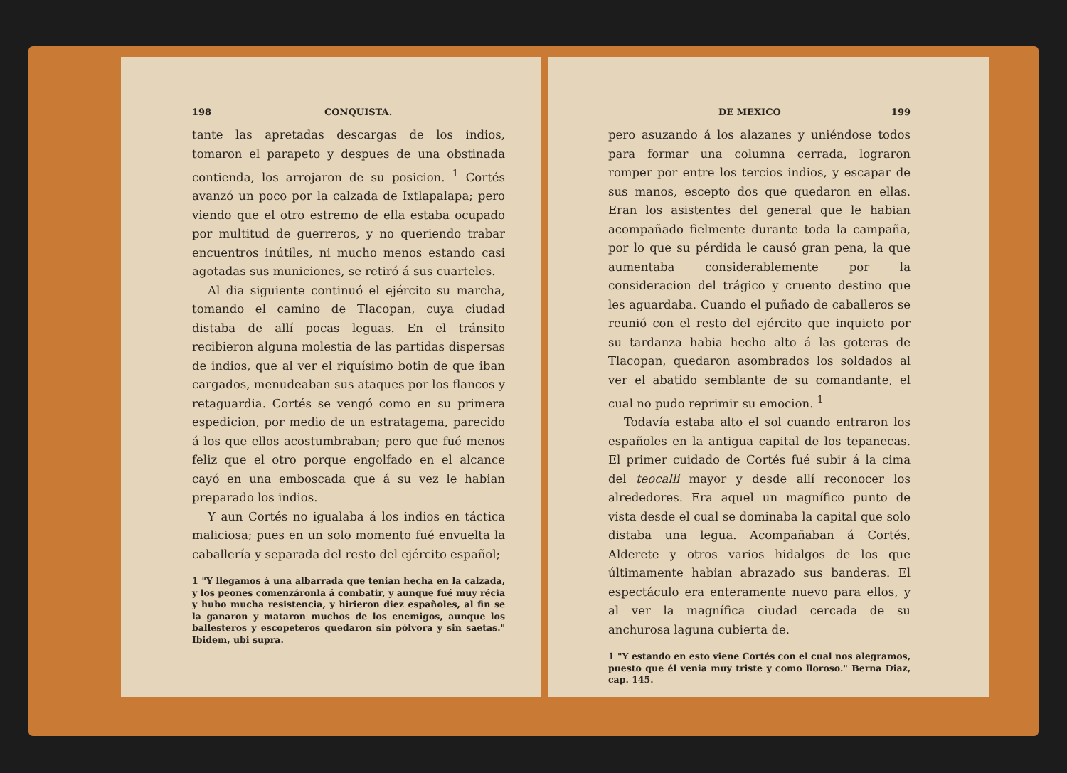198 CONQUISTA.
tante las apretadas descargas de los indios, tomaron el parapeto y despues de una obstinada contienda, los arrojaron de su posicion. <sup>1</sup> Cortés avanzó un poco por la calzada de Ixtlapalapa; pero viendo que el otro estremo de ella estaba ocupado por multitud de guerreros, y no queriendo trabar encuentros inútiles, ni mucho menos estando casi agotadas sus municiones, se retiró á sus cuarteles.
Al dia siguiente continuó el ejército su marcha, tomando el camino de Tlacopan, cuya ciudad distaba de allí pocas leguas. En el tránsito recibieron alguna molestia de las partidas dispersas de indios, que al ver el riquísimo botin de que iban cargados, menudeaban sus ataques por los flancos y retaguardia. Cortés se vengó como en su primera espedicion, por medio de un estratagema, parecido á los que ellos acostumbraban; pero que fué menos feliz que el otro porque engolfado en el alcance cayó en una emboscada que á su vez le habian preparado los indios.
Y aun Cortés no igualaba á los indios en táctica maliciosa; pues en un solo momento fué envuelta la caballería y separada del resto del ejército español;
1 "Y llegamos á una albarrada que tenian hecha en la calzada, y los peones comenzáronla á combatir, y aunque fué muy récia y hubo mucha resistencia, y hirieron diez españoles, al fin se la ganaron y mataron muchos de los enemigos, aunque los ballesteros y escopeteros quedaron sin pólvora y sin saetas." Ibidem, ubi supra.
DE MEXICO 199
pero asuzando á los alazanes y uniéndose todos para formar una columna cerrada, lograron romper por entre los tercios indios, y escapar de sus manos, escepto dos que quedaron en ellas. Eran los asistentes del general que le habian acompañado fielmente durante toda la campaña, por lo que su pérdida le causó gran pena, la que aumentaba considerablemente por la consideracion del trágico y cruento destino que les aguardaba. Cuando el puñado de caballeros se reunió con el resto del ejército que inquieto por su tardanza habia hecho alto á las goteras de Tlacopan, quedaron asombrados los soldados al ver el abatido semblante de su comandante, el cual no pudo reprimir su emocion. <sup>1</sup>
Todavía estaba alto el sol cuando entraron los españoles en la antigua capital de los tepanecas. El primer cuidado de Cortés fué subir á la cima del teocalli mayor y desde allí reconocer los alrededores. Era aquel un magnífico punto de vista desde el cual se dominaba la capital que solo distaba una legua. Acompañaban á Cortés, Alderete y otros varios hidalgos de los que últimamente habian abrazado sus banderas. El espectáculo era enteramente nuevo para ellos, y al ver la magnífica ciudad cercada de su anchurosa laguna cubierta de.
1 "Y estando en esto viene Cortés con el cual nos alegramos, puesto que él venia muy triste y como lloroso." Berna Diaz, cap. 145.